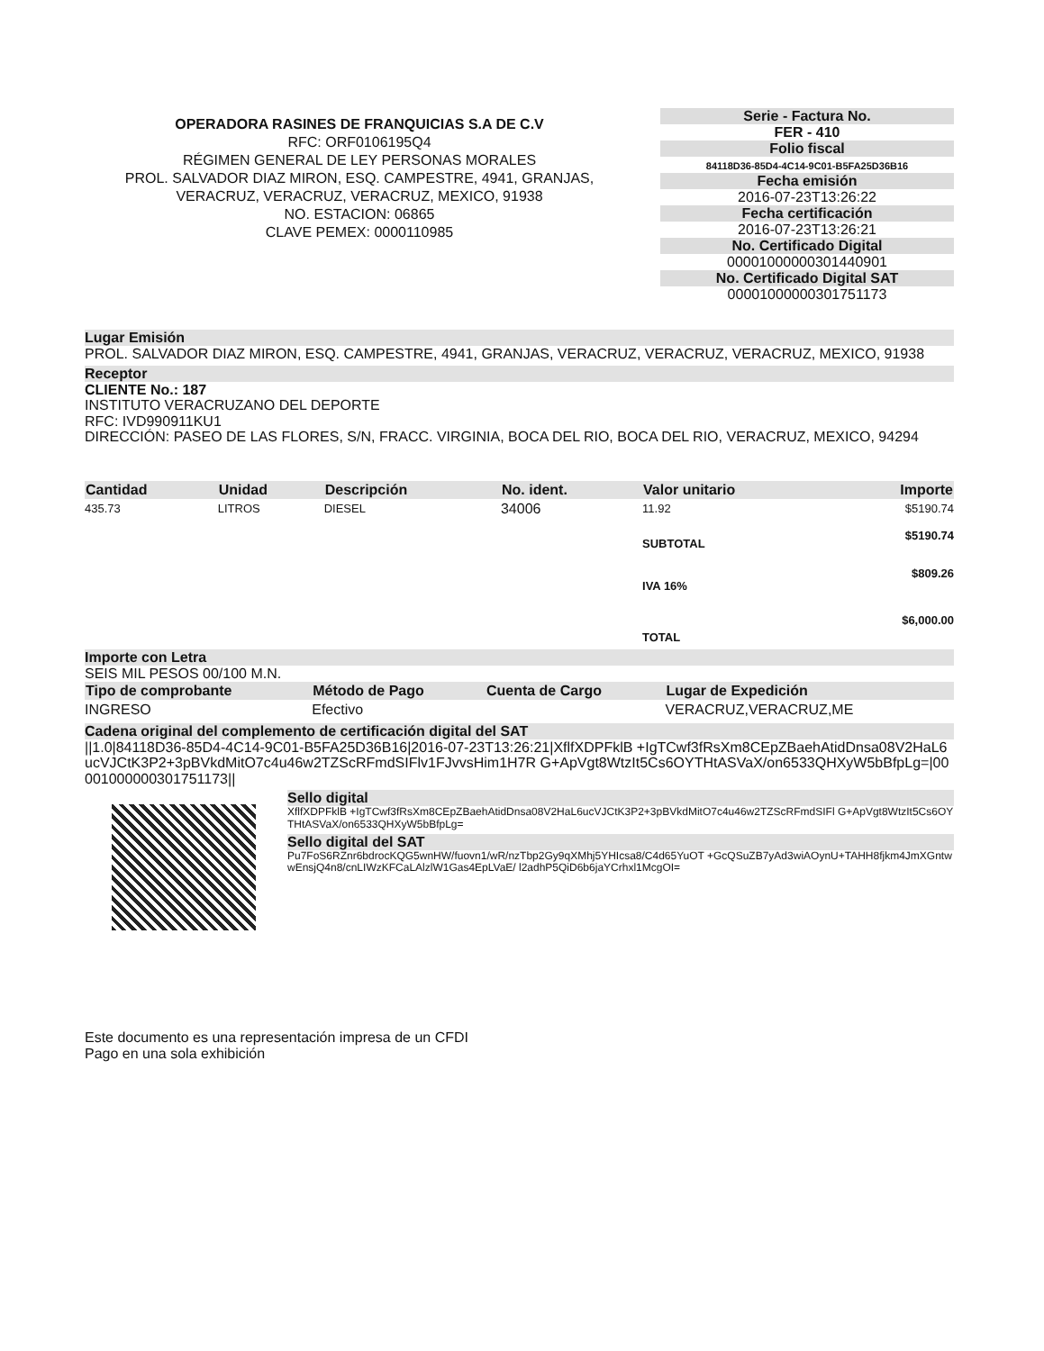OPERADORA RASINES DE FRANQUICIAS S.A DE C.V
RFC: ORF0106195Q4
RÉGIMEN GENERAL DE LEY PERSONAS MORALES
PROL. SALVADOR DIAZ MIRON, ESQ. CAMPESTRE, 4941, GRANJAS, VERACRUZ, VERACRUZ, VERACRUZ, MEXICO, 91938
NO. ESTACION: 06865
CLAVE PEMEX: 0000110985
Serie - Factura No.
FER - 410
Folio fiscal
84118D36-85D4-4C14-9C01-B5FA25D36B16
Fecha emisión
2016-07-23T13:26:22
Fecha certificación
2016-07-23T13:26:21
No. Certificado Digital
00001000000301440901
No. Certificado Digital SAT
00001000000301751173
Lugar Emisión
PROL. SALVADOR DIAZ MIRON, ESQ. CAMPESTRE, 4941, GRANJAS, VERACRUZ, VERACRUZ, VERACRUZ, MEXICO, 91938
Receptor
CLIENTE No.: 187
INSTITUTO VERACRUZANO DEL DEPORTE
RFC: IVD990911KU1
DIRECCIÓN: PASEO DE LAS FLORES, S/N, FRACC. VIRGINIA, BOCA DEL RIO, BOCA DEL RIO, VERACRUZ, MEXICO, 94294
| Cantidad | Unidad | Descripción | No. ident. | Valor unitario | Importe |
| --- | --- | --- | --- | --- | --- |
| 435.73 | LITROS | DIESEL | 34006 | 11.92 | $5190.74 |
| | | | | SUBTOTAL | $5190.74 |
| | | | | IVA 16% | $809.26 |
| | | | | TOTAL | $6,000.00 |
Importe con Letra
SEIS MIL PESOS 00/100 M.N.
| Tipo de comprobante | Método de Pago | Cuenta de Cargo | Lugar de Expedición |
| --- | --- | --- | --- |
| INGRESO | Efectivo | | VERACRUZ,VERACRUZ,ME |
Cadena original del complemento de certificación digital del SAT
||1.0|84118D36-85D4-4C14-9C01-B5FA25D36B16|2016-07-23T13:26:21|XflfXDPFklB +IgTCwf3fRsXm8CEpZBaehAtidDnsa08V2HaL6ucVJCtK3P2+3pBVkdMitO7c4u46w2TZScRFmdSIFlv1FJvvsHim1H7R G+ApVgt8WtzIt5Cs6OYTHtASVaX/on6533QHXyW5bBfpLg=|00001000000301751173||
Sello digital
XflfXDPFklB +IgTCwf3fRsXm8CEpZBaehAtidDnsa08V2HaL6ucVJCtK3P2+3pBVkdMitO7c4u46w2TZScRFmdSIFl G+ApVgt8WtzIt5Cs6OYTHtASVaX/on6533QHXyW5bBfpLg=
Sello digital del SAT
Pu7FoS6RZnr6bdrocKQG5wnHW/fuovn1/wR/nzTbp2Gy9qXMhj5YHIcsa8/C4d65YuOT +GcQSuZB7yAd3wiAOynU+TAHH8fjkm4JmXGntwwEnsjQ4n8/cnLIWzKFCaLAlzlW1Gas4EpLVaE/ l2adhP5QiD6b6jaYCrhxl1McgOI=
Este documento es una representación impresa de un CFDI
Pago en una sola exhibición